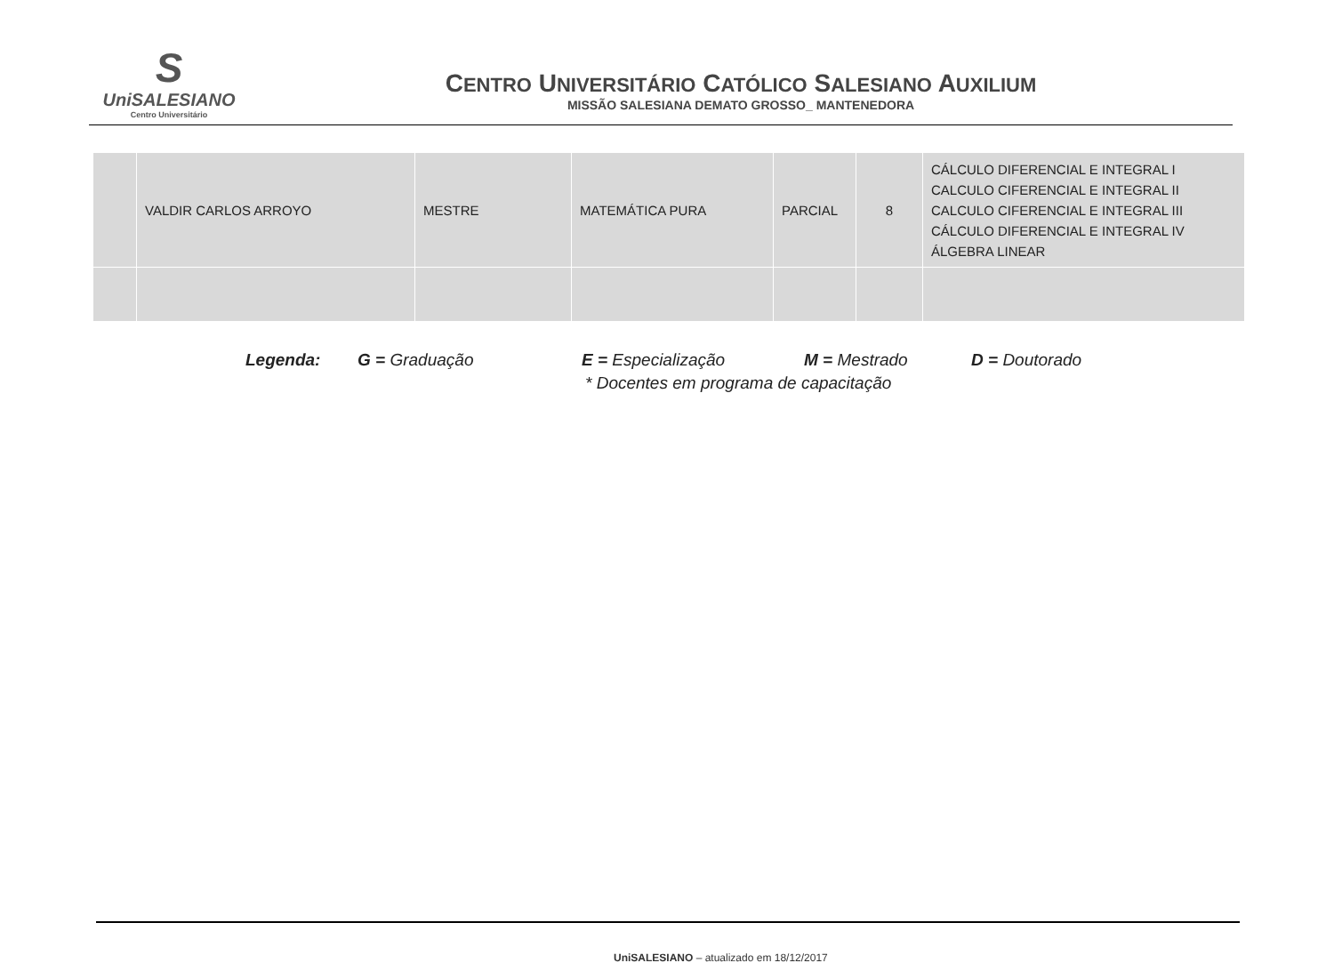S
UniSALESIANO
Centro Universitário
CENTRO UNIVERSITÁRIO CATÓLICO SALESIANO AUXILIUM
MISSÃO SALESIANA DEMATO GROSSO_ MANTENEDORA
| | VALDIR CARLOS ARROYO | MESTRE | MATEMÁTICA PURA | PARCIAL | 8 | CÁLCULO DIFERENCIAL E INTEGRAL I CALCULO CIFERENCIAL E INTEGRAL II CALCULO CIFERENCIAL E INTEGRAL III CÁLCULO DIFERENCIAL E INTEGRAL IV ÁLGEBRA LINEAR |
Legenda: G = Graduação E = Especialização M = Mestrado D = Doutorado
* Docentes em programa de capacitação
UniSALESIANO – atualizado em 18/12/2017